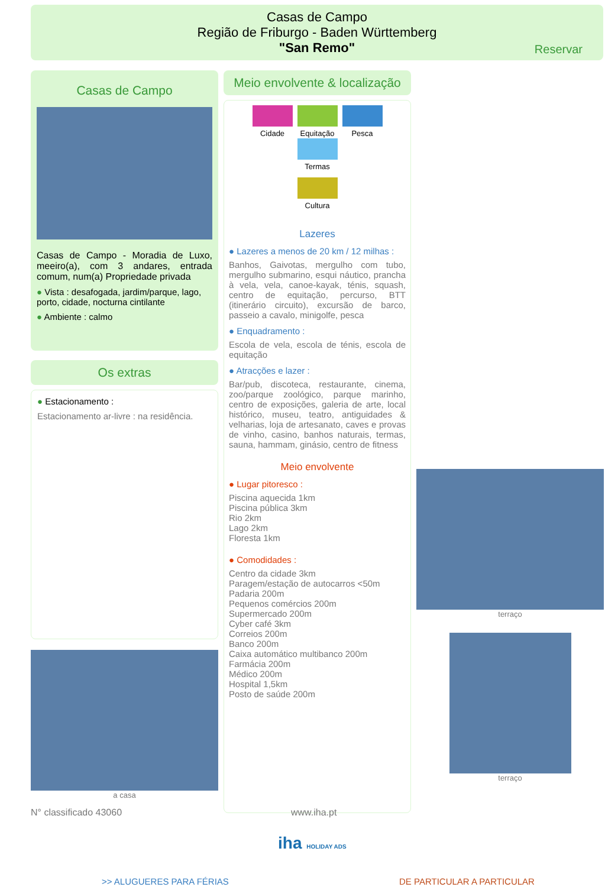Casas de Campo
Região de Friburgo - Baden Württemberg
"San Remo"
Reservar
Casas de Campo
Casas de Campo - Moradia de Luxo, meeiro(a), com 3 andares, entrada comum, num(a) Propriedade privada
● Vista : desafogada, jardim/parque, lago, porto, cidade, nocturna cintilante
● Ambiente : calmo
Os extras
● Estacionamento :
Estacionamento ar-livre : na residência.
a casa
Meio envolvente & localização
Cidade
Equitação
Pesca Termas
Cultura
Lazeres
● Lazeres a menos de 20 km / 12 milhas :
Banhos, Gaivotas, mergulho com tubo, mergulho submarino, esqui náutico, prancha à vela, vela, canoe-kayak, ténis, squash, centro de equitação, percurso, BTT (itinerário circuito), excursão de barco, passeio a cavalo, minigolfe, pesca
● Enquadramento :
Escola de vela, escola de ténis, escola de equitação
● Atracções e lazer :
Bar/pub, discoteca, restaurante, cinema, zoo/parque zoológico, parque marinho, centro de exposições, galeria de arte, local histórico, museu, teatro, antiguidades & velharias, loja de artesanato, caves e provas de vinho, casino, banhos naturais, termas, sauna, hammam, ginásio, centro de fitness
Meio envolvente
● Lugar pitoresco :
Piscina aquecida 1km
Piscina pública 3km
Rio 2km
Lago 2km
Floresta 1km
● Comodidades :
Centro da cidade 3km
Paragem/estação de autocarros <50m
Padaria 200m
Pequenos comércios 200m
Supermercado 200m
Cyber café 3km
Correios 200m
Banco 200m
Caixa automático multibanco 200m
Farmácia 200m
Médico 200m
Hospital 1,5km
Posto de saúde 200m
terraço
terraço
N° classificado 43060 www.iha.pt
iha HOLIDAY ADS
>> ALUGUERES PARA FÉRIAS DE PARTICULAR A PARTICULAR